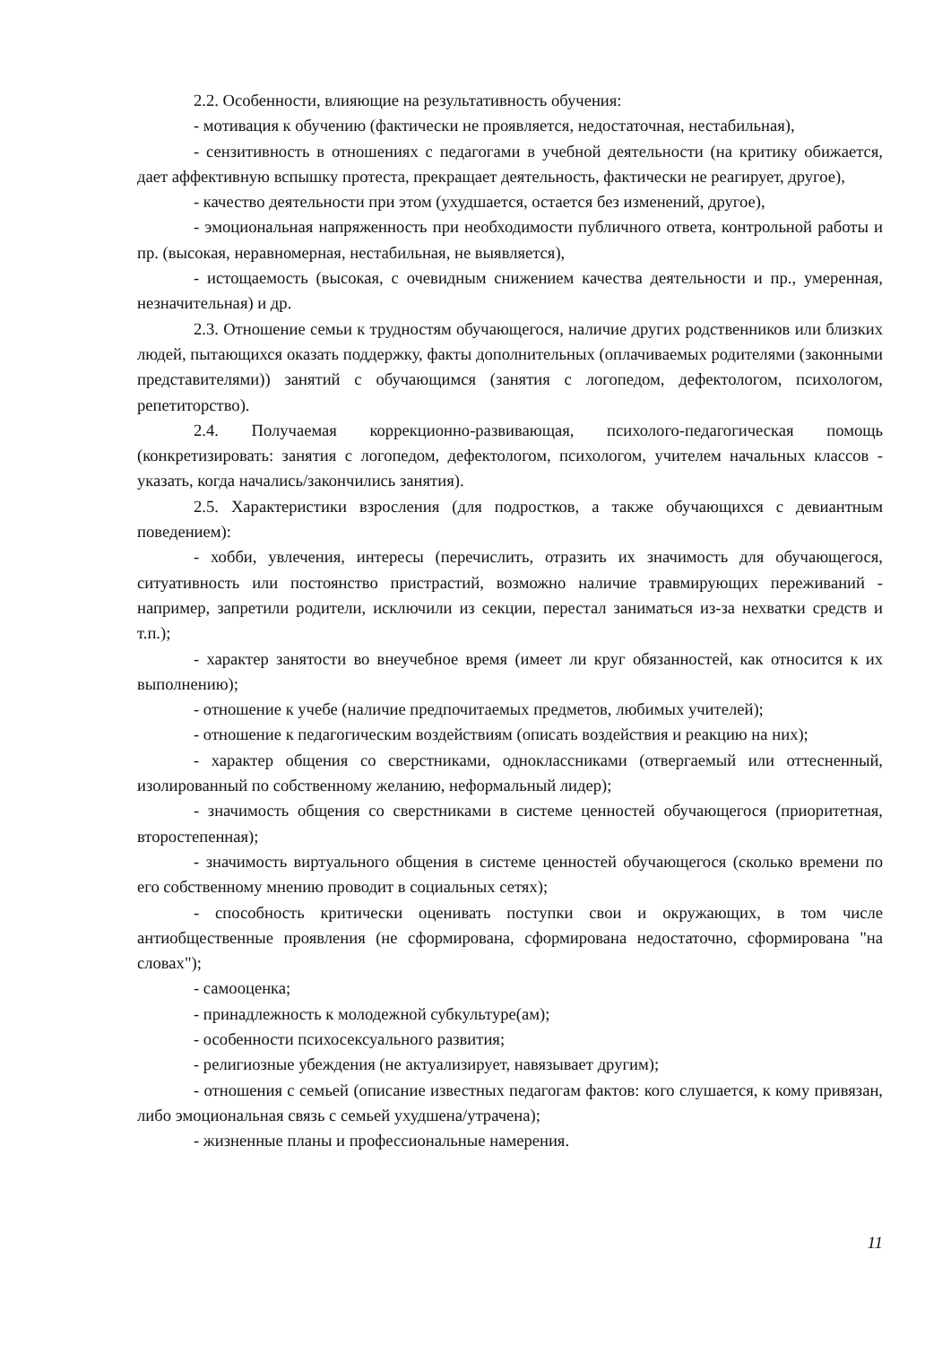2.2. Особенности, влияющие на результативность обучения:
- мотивация к обучению (фактически не проявляется, недостаточная, нестабильная),
- сензитивность в отношениях с педагогами в учебной деятельности (на критику обижается, дает аффективную вспышку протеста, прекращает деятельность, фактически не реагирует, другое),
- качество деятельности при этом (ухудшается, остается без изменений, другое),
- эмоциональная напряженность при необходимости публичного ответа, контрольной работы и пр. (высокая, неравномерная, нестабильная, не выявляется),
- истощаемость (высокая, с очевидным снижением качества деятельности и пр., умеренная, незначительная) и др.
2.3. Отношение семьи к трудностям обучающегося, наличие других родственников или близких людей, пытающихся оказать поддержку, факты дополнительных (оплачиваемых родителями (законными представителями)) занятий с обучающимся (занятия с логопедом, дефектологом, психологом, репетиторство).
2.4. Получаемая коррекционно-развивающая, психолого-педагогическая помощь (конкретизировать: занятия с логопедом, дефектологом, психологом, учителем начальных классов - указать, когда начались/закончились занятия).
2.5. Характеристики взросления (для подростков, а также обучающихся с девиантным поведением):
- хобби, увлечения, интересы (перечислить, отразить их значимость для обучающегося, ситуативность или постоянство пристрастий, возможно наличие травмирующих переживаний - например, запретили родители, исключили из секции, перестал заниматься из-за нехватки средств и т.п.);
- характер занятости во внеучебное время (имеет ли круг обязанностей, как относится к их выполнению);
- отношение к учебе (наличие предпочитаемых предметов, любимых учителей);
- отношение к педагогическим воздействиям (описать воздействия и реакцию на них);
- характер общения со сверстниками, одноклассниками (отвергаемый или оттесненный, изолированный по собственному желанию, неформальный лидер);
- значимость общения со сверстниками в системе ценностей обучающегося (приоритетная, второстепенная);
- значимость виртуального общения в системе ценностей обучающегося (сколько времени по его собственному мнению проводит в социальных сетях);
- способность критически оценивать поступки свои и окружающих, в том числе антиобщественные проявления (не сформирована, сформирована недостаточно, сформирована "на словах");
- самооценка;
- принадлежность к молодежной субкультуре(ам);
- особенности психосексуального развития;
- религиозные убеждения (не актуализирует, навязывает другим);
- отношения с семьей (описание известных педагогам фактов: кого слушается, к кому привязан, либо эмоциональная связь с семьей ухудшена/утрачена);
- жизненные планы и профессиональные намерения.
11